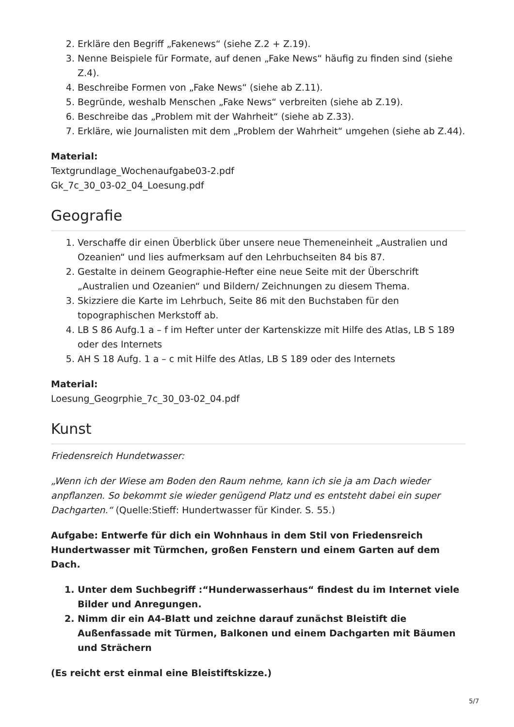2. Erkläre den Begriff „Fakenews“ (siehe Z.2 + Z.19).
3. Nenne Beispiele für Formate, auf denen „Fake News“ häufig zu finden sind (siehe Z.4).
4. Beschreibe Formen von „Fake News“ (siehe ab Z.11).
5. Begründe, weshalb Menschen „Fake News“ verbreiten (siehe ab Z.19).
6. Beschreibe das „Problem mit der Wahrheit“ (siehe ab Z.33).
7. Erkläre, wie Journalisten mit dem „Problem der Wahrheit“ umgehen (siehe ab Z.44).
Material:
Textgrundlage_Wochenaufgabe03-2.pdf
Gk_7c_30_03-02_04_Loesung.pdf
Geografie
1. Verschaffe dir einen Überblick über unsere neue Themeneinheit „Australien und Ozeanien“ und lies aufmerksam auf den Lehrbuchseiten 84 bis 87.
2. Gestalte in deinem Geographie-Hefter eine neue Seite mit der Überschrift „Australien und Ozeanien“ und Bildern/ Zeichnungen zu diesem Thema.
3. Skizziere die Karte im Lehrbuch, Seite 86 mit den Buchstaben für den topographischen Merkstoff ab.
4. LB S 86 Aufg.1 a – f im Hefter unter der Kartenskizze mit Hilfe des Atlas, LB S 189 oder des Internets
5. AH S 18 Aufg. 1 a – c mit Hilfe des Atlas, LB S 189 oder des Internets
Material:
Loesung_Geogrphie_7c_30_03-02_04.pdf
Kunst
Friedensreich Hundetwasser:
„Wenn ich der Wiese am Boden den Raum nehme, kann ich sie ja am Dach wieder anpflanzen. So bekommt sie wieder genügend Platz und es entsteht dabei ein super Dachgarten.“ (Quelle:Stieff: Hundertwasser für Kinder. S. 55.)
Aufgabe: Entwerfe für dich ein Wohnhaus in dem Stil von Friedensreich Hundertwasser mit Türmchen, großen Fenstern und einem Garten auf dem Dach.
1. Unter dem Suchbegriff :“Hunderwasserhaus“ findest du im Internet viele Bilder und Anregungen.
2. Nimm dir ein A4-Blatt und zeichne darauf zunächst Bleistift die Außenfassade mit Türmen, Balkonen und einem Dachgarten mit Bäumen und Strächern
(Es reicht erst einmal eine Bleistiftskizze.)
5/7